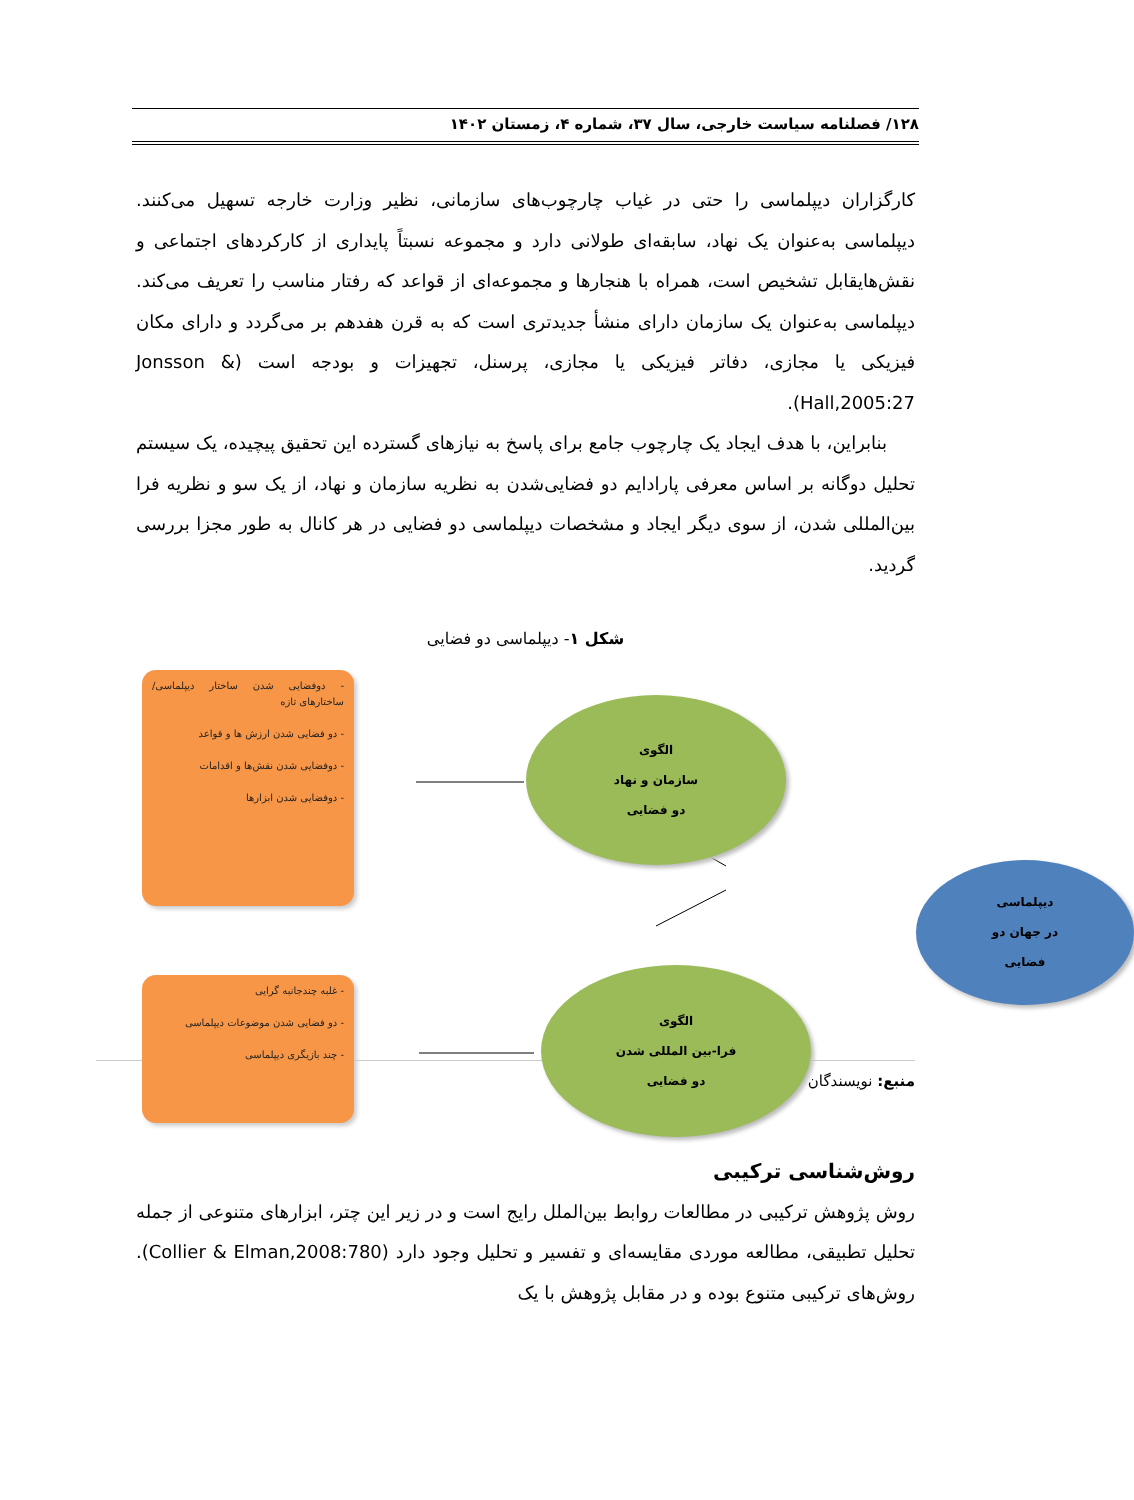۱۲۸/ فصلنامه سیاست خارجی، سال ۳۷، شماره ۴، زمستان ۱۴۰۲
کارگزاران دیپلماسی را حتی در غیاب چارچوب‌های سازمانی، نظیر وزارت خارجه تسهیل می‌کنند. دیپلماسی به‌عنوان یک نهاد، سابقه‌ای طولانی دارد و مجموعه نسبتاً پایداری از کارکردهای اجتماعی و نقش‌هایقابل تشخیص است، همراه با هنجارها و مجموعه‌ای از قواعد که رفتار مناسب را تعریف می‌کند. دیپلماسی به‌عنوان یک سازمان دارای منشأ جدیدتری است که به قرن هفدهم بر می‌گردد و دارای مکان فیزیکی یا مجازی، دفاتر فیزیکی یا مجازی، پرسنل، تجهیزات و بودجه است (Jonsson & Hall,2005:27).
بنابراین، با هدف ایجاد یک چارچوب جامع برای پاسخ به نیازهای گسترده این تحقیق پیچیده، یک سیستم تحلیل دوگانه بر اساس معرفی پارادایم دو فضایی‌شدن به نظریه سازمان و نهاد، از یک سو و نظریه فرا بین‌المللی شدن، از سوی دیگر ایجاد و مشخصات دیپلماسی دو فضایی در هر کانال به طور مجزا بررسی گردید.
شکل ۱- دیپلماسی دو فضایی
- دوفضایی شدن ساختار دیپلماسی/ ساختارهای تازه
- دو فضایی شدن ارزش ها و قواعد
- دوفضایی شدن نقش‌ها و اقدامات
- دوفضایی شدن ابزارها
الگوی
سازمان و نهاد
دو فضایی
دیپلماسی
در جهان دو
فضایی
- غلبه چندجانبه گرایی
- دو فضایی شدن موضوعات دیپلماسی
- چند بازیگری دیپلماسی
الگوی
فرا-بین المللی شدن
دو فضایی
منبع: نویسندگان
روش‌شناسی ترکیبی
روش پژوهش ترکیبی در مطالعات روابط بین‌الملل رایج است و در زیر این چتر، ابزارهای متنوعی از جمله تحلیل تطبیقی، مطالعه موردی مقایسه‌ای و تفسیر و تحلیل وجود دارد (Collier & Elman,2008:780). روش‌های ترکیبی متنوع بوده و در مقابل پژوهش با یک